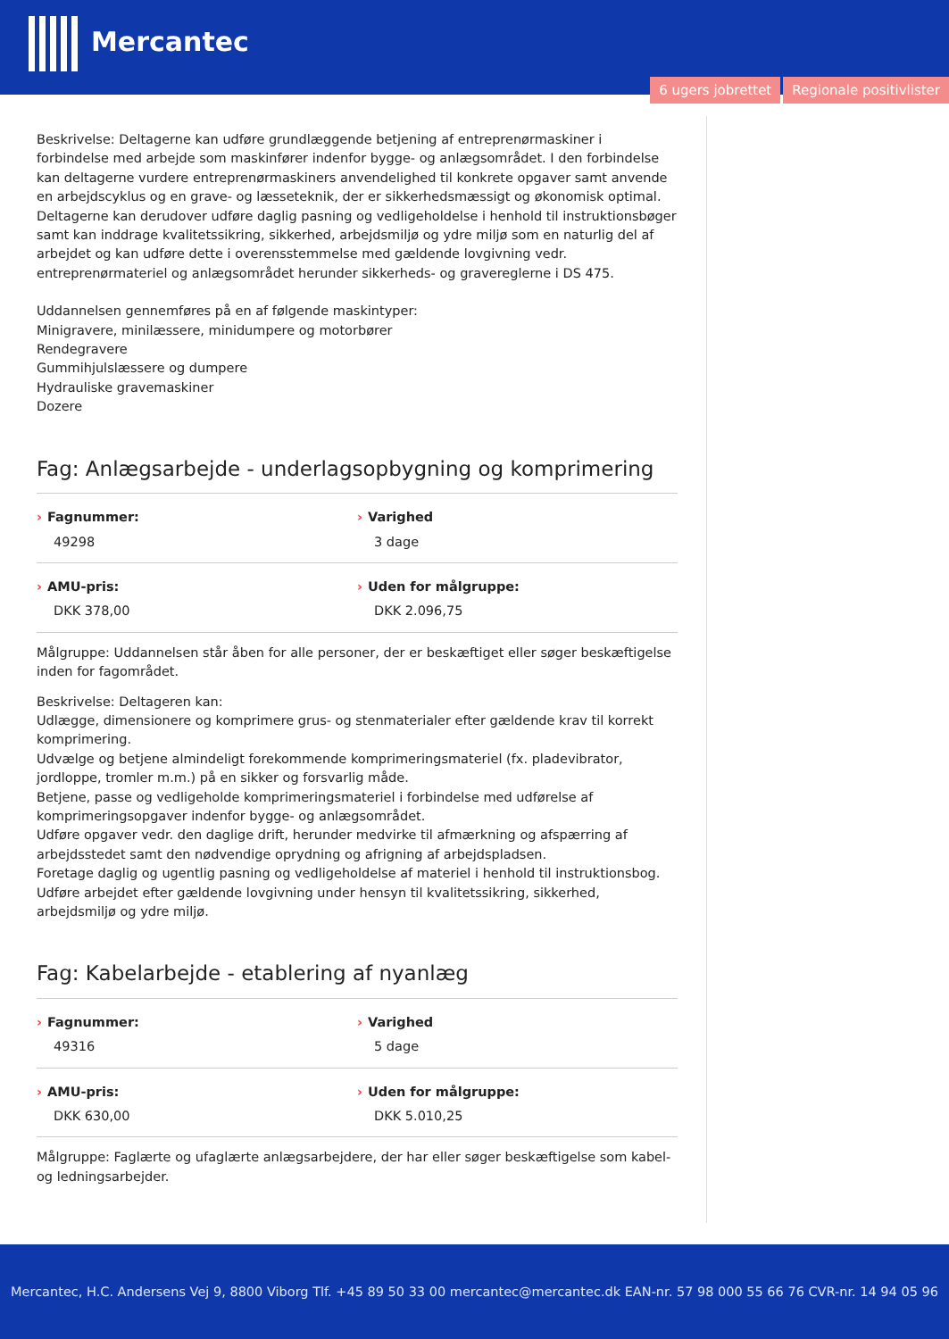Mercantec
6 ugers jobrettet Regionale positivlister
Beskrivelse: Deltagerne kan udføre grundlæggende betjening af entreprenørmaskiner i forbindelse med arbejde som maskinfører indenfor bygge- og anlægsområdet. I den forbindelse kan deltagerne vurdere entreprenørmaskiners anvendelighed til konkrete opgaver samt anvende en arbejdscyklus og en grave- og læsseteknik, der er sikkerhedsmæssigt og økonomisk optimal. Deltagerne kan derudover udføre daglig pasning og vedligeholdelse i henhold til instruktionsbøger samt kan inddrage kvalitetssikring, sikkerhed, arbejdsmiljø og ydre miljø som en naturlig del af arbejdet og kan udføre dette i overensstemmelse med gældende lovgivning vedr. entreprenørmateriel og anlægsområdet herunder sikkerheds- og gravereglerne i DS 475.
Uddannelsen gennemføres på en af følgende maskintyper:
Minigravere, minilæssere, minidumpere og motorbører
Rendegravere
Gummihjulslæssere og dumpere
Hydrauliske gravemaskiner
Dozere
Fag: Anlægsarbejde - underlagsopbygning og komprimering
› Fagnummer:
49298
› Varighed
3 dage
› AMU-pris:
DKK 378,00
› Uden for målgruppe:
DKK 2.096,75
Målgruppe: Uddannelsen står åben for alle personer, der er beskæftiget eller søger beskæftigelse inden for fagområdet.
Beskrivelse: Deltageren kan:
Udlægge, dimensionere og komprimere grus- og stenmaterialer efter gældende krav til korrekt komprimering.
Udvælge og betjene almindeligt forekommende komprimeringsmateriel (fx. pladevibrator, jordloppe, tromler m.m.) på en sikker og forsvarlig måde.
Betjene, passe og vedligeholde komprimeringsmateriel i forbindelse med udførelse af komprimeringsopgaver indenfor bygge- og anlægsområdet.
Udføre opgaver vedr. den daglige drift, herunder medvirke til afmærkning og afspærring af arbejdsstedet samt den nødvendige oprydning og afrigning af arbejdspladsen.
Foretage daglig og ugentlig pasning og vedligeholdelse af materiel i henhold til instruktionsbog.
Udføre arbejdet efter gældende lovgivning under hensyn til kvalitetssikring, sikkerhed, arbejdsmiljø og ydre miljø.
Fag: Kabelarbejde - etablering af nyanlæg
› Fagnummer:
49316
› Varighed
5 dage
› AMU-pris:
DKK 630,00
› Uden for målgruppe:
DKK 5.010,25
Målgruppe: Faglærte og ufaglærte anlægsarbejdere, der har eller søger beskæftigelse som kabel- og ledningsarbejder.
Mercantec, H.C. Andersens Vej 9, 8800 Viborg Tlf. +45 89 50 33 00 mercantec@mercantec.dk EAN-nr. 57 98 000 55 66 76 CVR-nr. 14 94 05 96